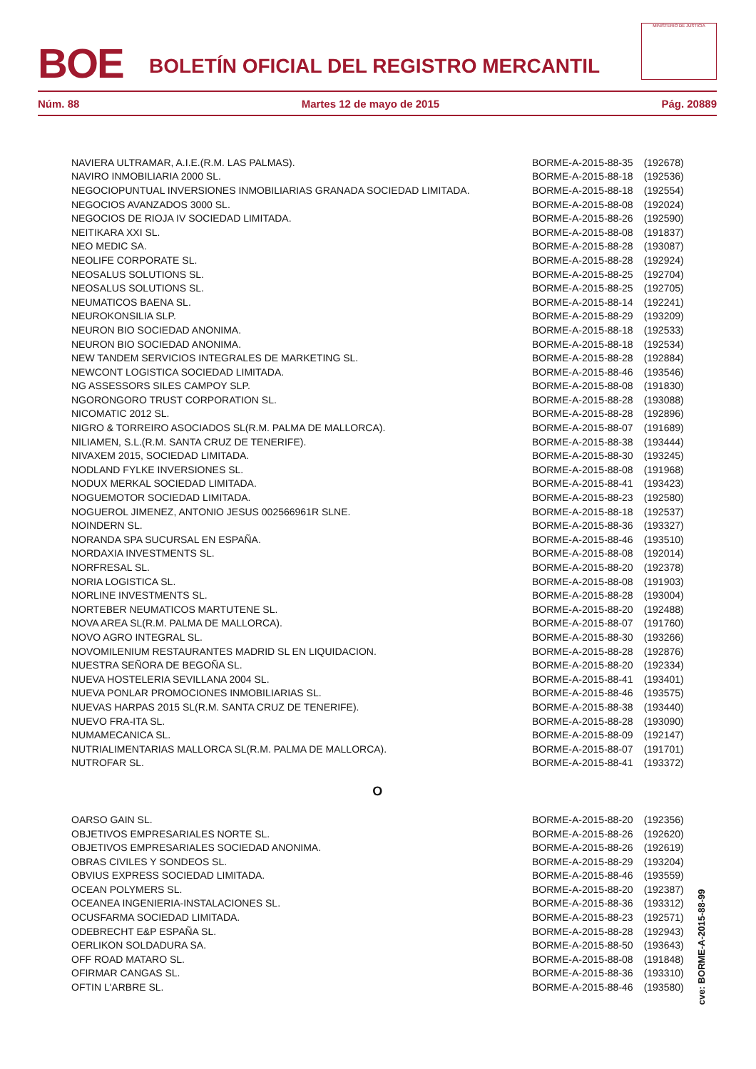BOE
BOLETÍN OFICIAL DEL REGISTRO MERCANTIL
MINISTERIO DE JUSTICIA
Núm. 88 Martes 12 de mayo de 2015 Pág. 20889
| NAVIERA ULTRAMAR, A.I.E.(R.M. LAS PALMAS). | BORME-A-2015-88-35 | (192678) |
| NAVIRO INMOBILIARIA 2000 SL. | BORME-A-2015-88-18 | (192536) |
| NEGOCIOPUNTUAL INVERSIONES INMOBILIARIAS GRANADA SOCIEDAD LIMITADA. | BORME-A-2015-88-18 | (192554) |
| NEGOCIOS AVANZADOS 3000 SL. | BORME-A-2015-88-08 | (192024) |
| NEGOCIOS DE RIOJA IV SOCIEDAD LIMITADA. | BORME-A-2015-88-26 | (192590) |
| NEITIKARA XXI SL. | BORME-A-2015-88-08 | (191837) |
| NEO MEDIC SA. | BORME-A-2015-88-28 | (193087) |
| NEOLIFE CORPORATE SL. | BORME-A-2015-88-28 | (192924) |
| NEOSALUS SOLUTIONS SL. | BORME-A-2015-88-25 | (192704) |
| NEOSALUS SOLUTIONS SL. | BORME-A-2015-88-25 | (192705) |
| NEUMATICOS BAENA SL. | BORME-A-2015-88-14 | (192241) |
| NEUROKONSILIA SLP. | BORME-A-2015-88-29 | (193209) |
| NEURON BIO SOCIEDAD ANONIMA. | BORME-A-2015-88-18 | (192533) |
| NEURON BIO SOCIEDAD ANONIMA. | BORME-A-2015-88-18 | (192534) |
| NEW TANDEM SERVICIOS INTEGRALES DE MARKETING SL. | BORME-A-2015-88-28 | (192884) |
| NEWCONT LOGISTICA SOCIEDAD LIMITADA. | BORME-A-2015-88-46 | (193546) |
| NG ASSESSORS SILES CAMPOY SLP. | BORME-A-2015-88-08 | (191830) |
| NGORONGORO TRUST CORPORATION SL. | BORME-A-2015-88-28 | (193088) |
| NICOMATIC 2012 SL. | BORME-A-2015-88-28 | (192896) |
| NIGRO & TORREIRO ASOCIADOS SL(R.M. PALMA DE MALLORCA). | BORME-A-2015-88-07 | (191689) |
| NILIAMEN, S.L.(R.M. SANTA CRUZ DE TENERIFE). | BORME-A-2015-88-38 | (193444) |
| NIVAXEM 2015, SOCIEDAD LIMITADA. | BORME-A-2015-88-30 | (193245) |
| NODLAND FYLKE INVERSIONES SL. | BORME-A-2015-88-08 | (191968) |
| NODUX MERKAL SOCIEDAD LIMITADA. | BORME-A-2015-88-41 | (193423) |
| NOGUEMOTOR SOCIEDAD LIMITADA. | BORME-A-2015-88-23 | (192580) |
| NOGUEROL JIMENEZ, ANTONIO JESUS 002566961R SLNE. | BORME-A-2015-88-18 | (192537) |
| NOINDERN SL. | BORME-A-2015-88-36 | (193327) |
| NORANDA SPA SUCURSAL EN ESPAÑA. | BORME-A-2015-88-46 | (193510) |
| NORDAXIA INVESTMENTS SL. | BORME-A-2015-88-08 | (192014) |
| NORFRESAL SL. | BORME-A-2015-88-20 | (192378) |
| NORIA LOGISTICA SL. | BORME-A-2015-88-08 | (191903) |
| NORLINE INVESTMENTS SL. | BORME-A-2015-88-28 | (193004) |
| NORTEBER NEUMATICOS MARTUTENE SL. | BORME-A-2015-88-20 | (192488) |
| NOVA AREA SL(R.M. PALMA DE MALLORCA). | BORME-A-2015-88-07 | (191760) |
| NOVO AGRO INTEGRAL SL. | BORME-A-2015-88-30 | (193266) |
| NOVOMILENIUM RESTAURANTES MADRID SL EN LIQUIDACION. | BORME-A-2015-88-28 | (192876) |
| NUESTRA SEÑORA DE BEGOÑA SL. | BORME-A-2015-88-20 | (192334) |
| NUEVA HOSTELERIA SEVILLANA 2004 SL. | BORME-A-2015-88-41 | (193401) |
| NUEVA PONLAR PROMOCIONES INMOBILIARIAS SL. | BORME-A-2015-88-46 | (193575) |
| NUEVAS HARPAS 2015 SL(R.M. SANTA CRUZ DE TENERIFE). | BORME-A-2015-88-38 | (193440) |
| NUEVO FRA-ITA SL. | BORME-A-2015-88-28 | (193090) |
| NUMAMECANICA SL. | BORME-A-2015-88-09 | (192147) |
| NUTRIALIMENTARIAS MALLORCA SL(R.M. PALMA DE MALLORCA). | BORME-A-2015-88-07 | (191701) |
| NUTROFAR SL. | BORME-A-2015-88-41 | (193372) |
| O | | |
| OARSO GAIN SL. | BORME-A-2015-88-20 | (192356) |
| OBJETIVOS EMPRESARIALES NORTE SL. | BORME-A-2015-88-26 | (192620) |
| OBJETIVOS EMPRESARIALES SOCIEDAD ANONIMA. | BORME-A-2015-88-26 | (192619) |
| OBRAS CIVILES Y SONDEOS SL. | BORME-A-2015-88-29 | (193204) |
| OBVIUS EXPRESS SOCIEDAD LIMITADA. | BORME-A-2015-88-46 | (193559) |
| OCEAN POLYMERS SL. | BORME-A-2015-88-20 | (192387) |
| OCEANEA INGENIERIA-INSTALACIONES SL. | BORME-A-2015-88-36 | (193312) |
| OCUSFARMA SOCIEDAD LIMITADA. | BORME-A-2015-88-23 | (192571) |
| ODEBRECHT E&P ESPAÑA SL. | BORME-A-2015-88-28 | (192943) |
| OERLIKON SOLDADURA SA. | BORME-A-2015-88-50 | (193643) |
| OFF ROAD MATARO SL. | BORME-A-2015-88-08 | (191848) |
| OFIRMAR CANGAS SL. | BORME-A-2015-88-36 | (193310) |
| OFTIN L'ARBRE SL. | BORME-A-2015-88-46 | (193580) |
cve: BORME-A-2015-88-99